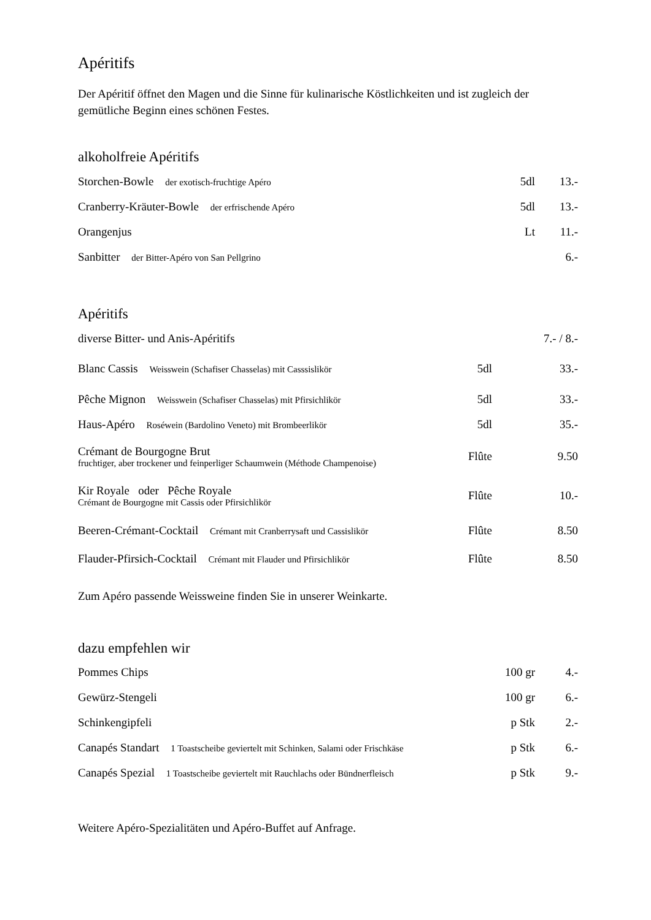Apéritifs
Der Apéritif öffnet den Magen und die Sinne für kulinarische Köstlichkeiten und ist zugleich der gemütliche Beginn eines schönen Festes.
alkoholfreie Apéritifs
| Storchen-Bowle der exotisch-fruchtige Apéro | 5dl | 13.- |
| Cranberry-Kräuter-Bowle der erfrischende Apéro | 5dl | 13.- |
| Orangenjus | Lt | 11.- |
| Sanbitter der Bitter-Apéro von San Pellgrino | | 6.- |
Apéritifs
| diverse Bitter- und Anis-Apéritifs | | 7.- / 8.- |
| Blanc Cassis Weisswein (Schafiser Chasselas) mit Casssislikör | 5dl | 33.- |
| Pêche Mignon Weisswein (Schafiser Chasselas) mit Pfirsichlikör | 5dl | 33.- |
| Haus-Apéro Roséwein (Bardolino Veneto) mit Brombeerlikör | 5dl | 35.- |
| Crémant de Bourgogne Brut fruchtiger, aber trockener und feinperliger Schaumwein (Méthode Champenoise) | Flûte | 9.50 |
| Kir Royale oder Pêche Royale Crémant de Bourgogne mit Cassis oder Pfirsichlikör | Flûte | 10.- |
| Beeren-Crémant-Cocktail Crémant mit Cranberrysaft und Cassislikör | Flûte | 8.50 |
| Flauder-Pfirsich-Cocktail Crémant mit Flauder und Pfirsichlikör | Flûte | 8.50 |
Zum Apéro passende Weissweine finden Sie in unserer Weinkarte.
dazu empfehlen wir
| Pommes Chips | 100 gr | 4.- |
| Gewürz-Stengeli | 100 gr | 6.- |
| Schinkengipfeli | p Stk | 2.- |
| Canapés Standart 1 Toastscheibe geviertelt mit Schinken, Salami oder Frischkäse | p Stk | 6.- |
| Canapés Spezial 1 Toastscheibe geviertelt mit Rauchlachs oder Bündnerfleisch | p Stk | 9.- |
Weitere Apéro-Spezialitäten und Apéro-Buffet auf Anfrage.